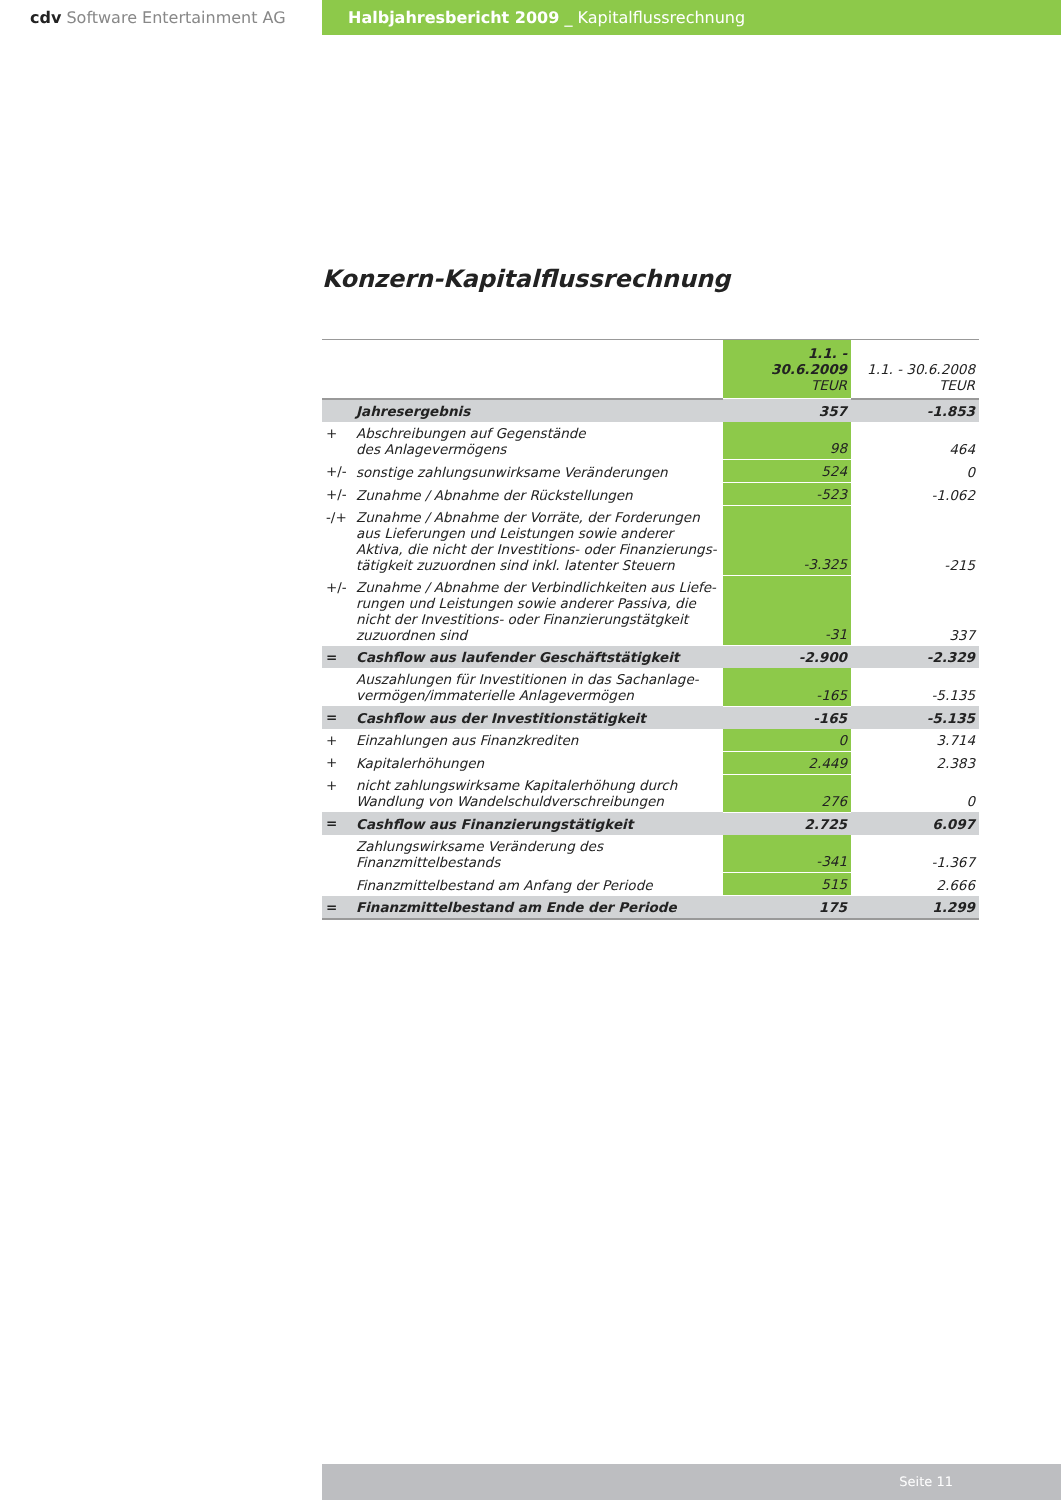cdv Software Entertainment AG Halbjahresbericht 2009 _ Kapitalflussrechnung
Konzern-Kapitalflussrechnung
| | | 1.1. - 30.6.2009 TEUR | 1.1. - 30.6.2008 TEUR |
| --- | --- | --- | --- |
| | Jahresergebnis | 357 | -1.853 |
| + | Abschreibungen auf Gegenstände des Anlagevermögens | 98 | 464 |
| +/- | sonstige zahlungsunwirksame Veränderungen | 524 | 0 |
| +/- | Zunahme / Abnahme der Rückstellungen | -523 | -1.062 |
| -/+ | Zunahme / Abnahme der Vorräte, der Forderungen aus Lieferungen und Leistungen sowie anderer Aktiva, die nicht der Investitions- oder Finanzierungs-tätigkeit zuzuordnen sind inkl. latenter Steuern | -3.325 | -215 |
| +/- | Zunahme / Abnahme der Verbindlichkeiten aus Liefe-rungen und Leistungen sowie anderer Passiva, die nicht der Investitions- oder Finanzierungstätgkeit zuzuordnen sind | -31 | 337 |
| = | Cashflow aus laufender Geschäftstätigkeit | -2.900 | -2.329 |
| | Auszahlungen für Investitionen in das Sachanlage- vermögen/immaterielle Anlagevermögen | -165 | -5.135 |
| = | Cashflow aus der Investitionstätigkeit | -165 | -5.135 |
| + | Einzahlungen aus Finanzkrediten | 0 | 3.714 |
| + | Kapitalerhöhungen | 2.449 | 2.383 |
| + | nicht zahlungswirksame Kapitalerhöhung durch Wandlung von Wandelschuldverschreibungen | 276 | 0 |
| = | Cashflow aus Finanzierungstätigkeit | 2.725 | 6.097 |
| | Zahlungswirksame Veränderung des Finanzmittelbestands | -341 | -1.367 |
| | Finanzmittelbestand am Anfang der Periode | 515 | 2.666 |
| = | Finanzmittelbestand am Ende der Periode | 175 | 1.299 |
Seite 11